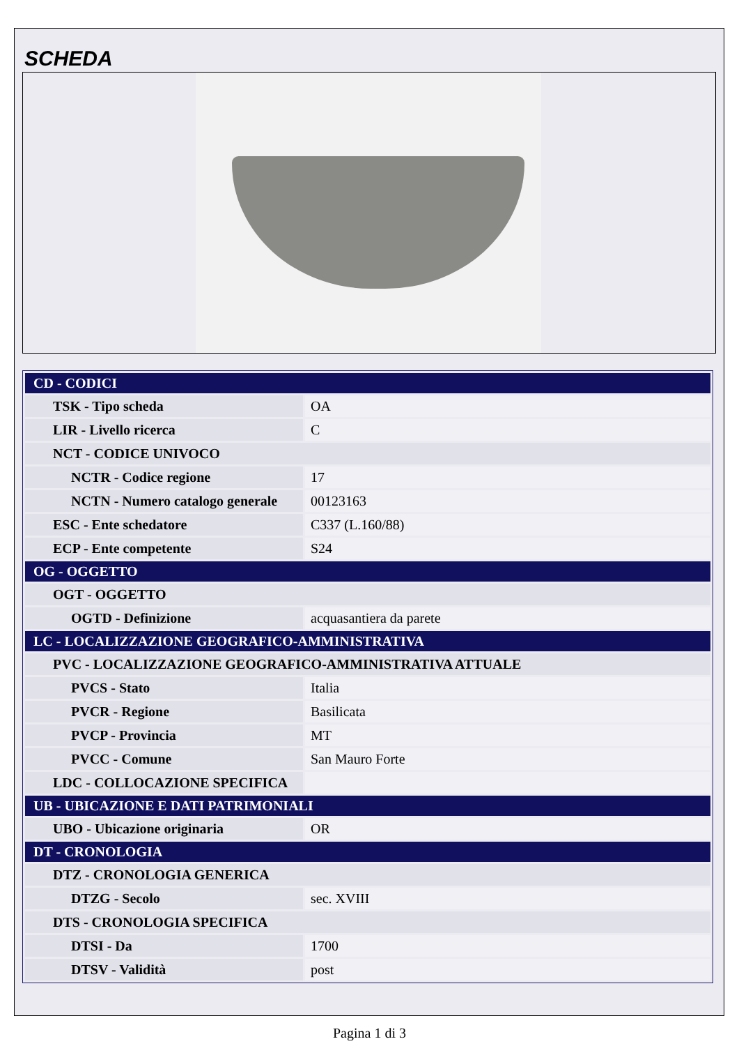SCHEDA
| CD - CODICI | |
| TSK - Tipo scheda | OA |
| LIR - Livello ricerca | C |
| NCT - CODICE UNIVOCO | |
| NCTR - Codice regione | 17 |
| NCTN - Numero catalogo generale | 00123163 |
| ESC - Ente schedatore | C337 (L.160/88) |
| ECP - Ente competente | S24 |
| OG - OGGETTO | |
| OGT - OGGETTO | |
| OGTD - Definizione | acquasantiera da parete |
| LC - LOCALIZZAZIONE GEOGRAFICO-AMMINISTRATIVA | |
| PVC - LOCALIZZAZIONE GEOGRAFICO-AMMINISTRATIVA ATTUALE | |
| PVCS - Stato | Italia |
| PVCR - Regione | Basilicata |
| PVCP - Provincia | MT |
| PVCC - Comune | San Mauro Forte |
| LDC - COLLOCAZIONE SPECIFICA | |
| UB - UBICAZIONE E DATI PATRIMONIALI | |
| UBO - Ubicazione originaria | OR |
| DT - CRONOLOGIA | |
| DTZ - CRONOLOGIA GENERICA | |
| DTZG - Secolo | sec. XVIII |
| DTS - CRONOLOGIA SPECIFICA | |
| DTSI - Da | 1700 |
| DTSV - Validità | post |
Pagina 1 di 3